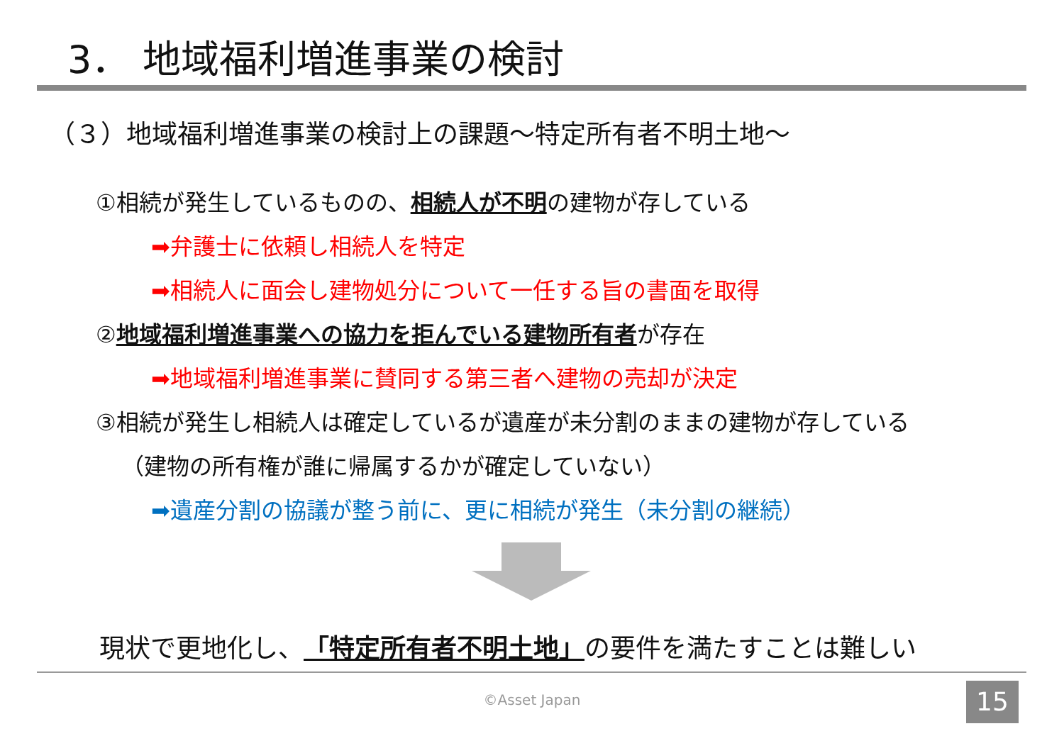3． 地域福利増進事業の検討
（３）地域福利増進事業の検討上の課題～特定所有者不明土地～
①相続が発生しているものの、相続人が不明の建物が存している
➡弁護士に依頼し相続人を特定
➡相続人に面会し建物処分について一任する旨の書面を取得
②地域福利増進事業への協力を拒んでいる建物所有者が存在
➡地域福利増進事業に賛同する第三者へ建物の売却が決定
③相続が発生し相続人は確定しているが遺産が未分割のままの建物が存している
（建物の所有権が誰に帰属するかが確定していない）
➡遺産分割の協議が整う前に、更に相続が発生（未分割の継続）
現状で更地化し、「特定所有者不明土地」の要件を満たすことは難しい
©Asset Japan 15